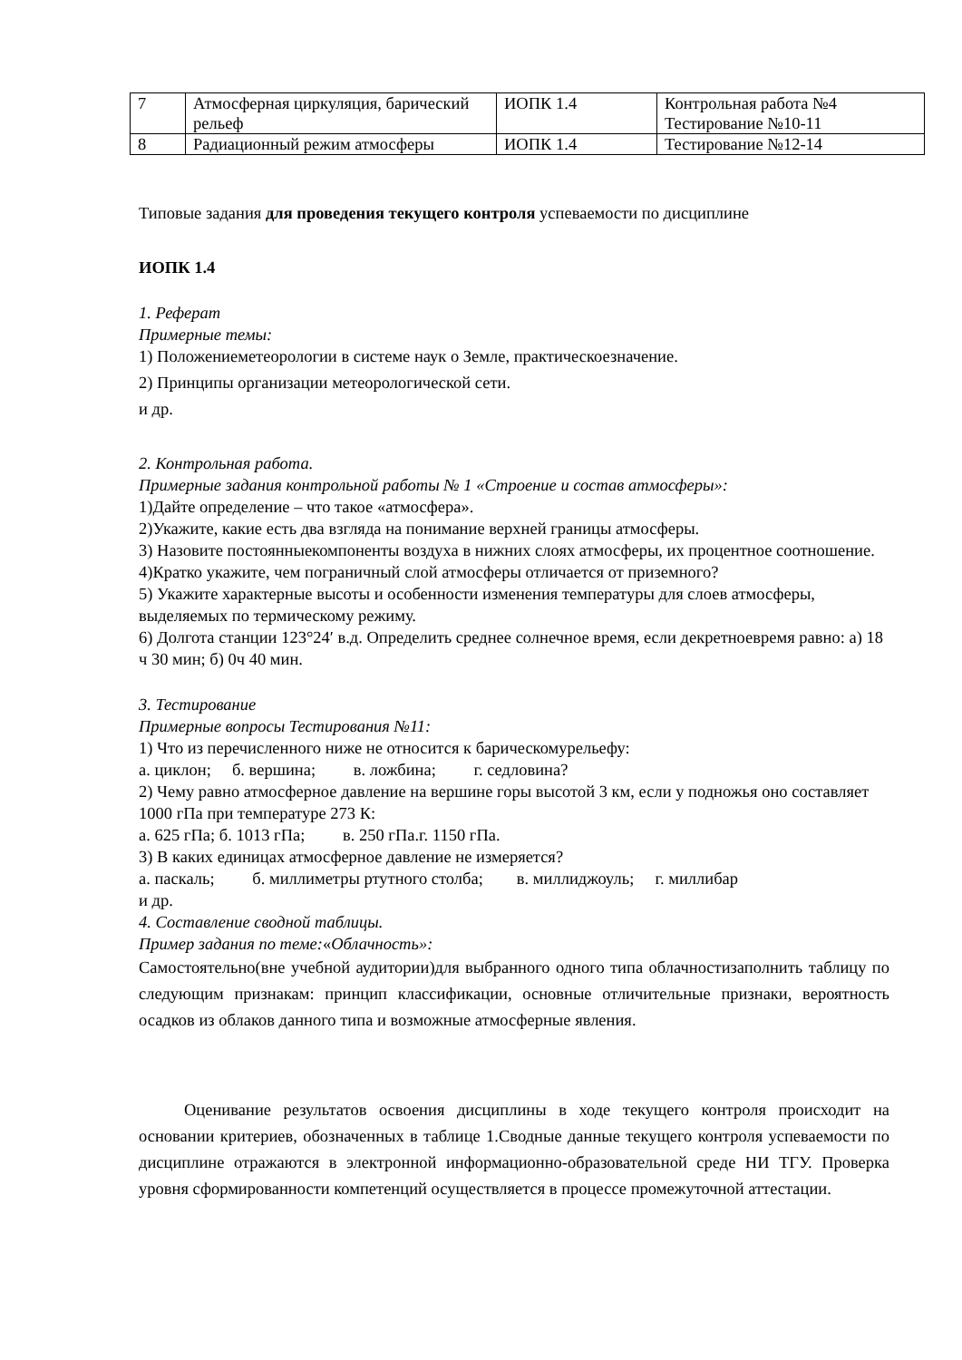| 7 | Атмосферная циркуляция, барический рельеф | ИОПК 1.4 | Контрольная работа №4 Тестирование №10-11 |
| 8 | Радиационный режим атмосферы | ИОПК 1.4 | Тестирование №12-14 |
Типовые задания для проведения текущего контроля успеваемости по дисциплине
ИОПК 1.4
1. Реферат
Примерные темы:
1) Положениеметеорологии в системе наук о Земле, практическоезначение.
2) Принципы организации метеорологической сети.
и др.
2. Контрольная работа.
Примерные задания контрольной работы № 1 «Строение и состав атмосферы»:
1)Дайте определение – что такое «атмосфера».
2)Укажите, какие есть два взгляда на понимание верхней границы атмосферы.
3) Назовите постоянныекомпоненты воздуха в нижних слоях атмосферы, их процентное соотношение.
4)Кратко укажите, чем пограничный слой атмосферы отличается от приземного?
5) Укажите характерные высоты и особенности изменения температуры для слоев атмосферы, выделяемых по термическому режиму.
6) Долгота станции 123°24′ в.д. Определить среднее солнечное время, если декретноевремя равно: а) 18 ч 30 мин; б) 0ч 40 мин.
3. Тестирование
Примерные вопросы Тестирования №11:
1) Что из перечисленного ниже не относится к барическомурельефу:
а. циклон; б. вершина; в. ложбина; г. седловина?
2) Чему равно атмосферное давление на вершине горы высотой 3 км, если у подножья оно составляет 1000 гПа при температуре 273 К:
а. 625 гПа; б. 1013 гПа; в. 250 гПа.г. 1150 гПа.
3) В каких единицах атмосферное давление не измеряется?
а. паскаль; б. миллиметры ртутного столба; в. миллиджоуль; г. миллибар
и др.
4. Составление сводной таблицы.
Пример задания по теме:«Облачность»:
Самостоятельно(вне учебной аудитории)для выбранного одного типа облачностизаполнить таблицу по следующим признакам: принцип классификации, основные отличительные признаки, вероятность осадков из облаков данного типа и возможные атмосферные явления.
Оценивание результатов освоения дисциплины в ходе текущего контроля происходит на основании критериев, обозначенных в таблице 1.Сводные данные текущего контроля успеваемости по дисциплине отражаются в электронной информационно-образовательной среде НИ ТГУ. Проверка уровня сформированности компетенций осуществляется в процессе промежуточной аттестации.